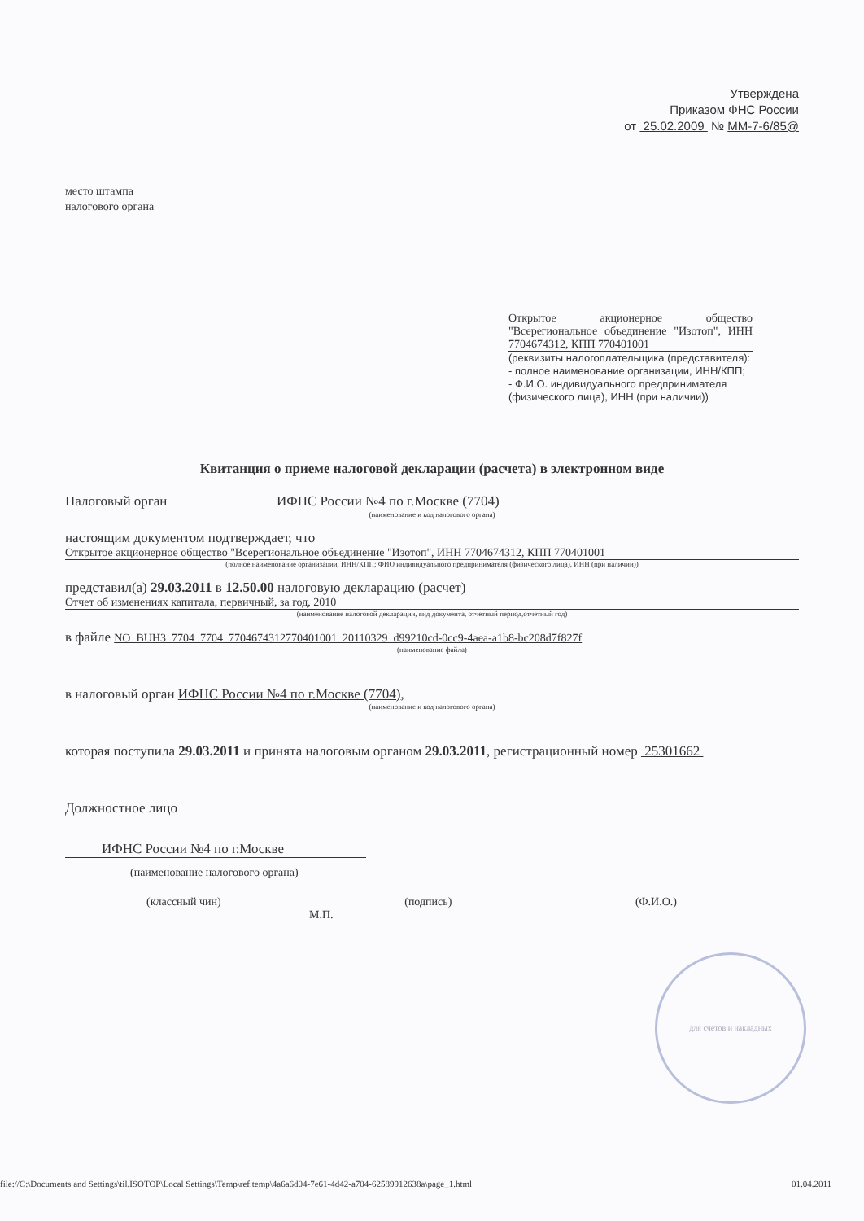Утверждена
Приказом ФНС России
от 25.02.2009 № ММ-7-6/85@
место штампа
налогового органа
Открытое акционерное общество "Всерегиональное объединение "Изотоп", ИНН 7704674312, КПП 770401001
(реквизиты налогоплательщика (представителя):
- полное наименование организации, ИНН/КПП;
- Ф.И.О. индивидуального предпринимателя (физического лица), ИНН (при наличии))
Квитанция о приеме налоговой декларации (расчета) в электронном виде
Налоговый орган ИФНС России №4 по г.Москве (7704)
(наименование и код налогового органа)
настоящим документом подтверждает, что
Открытое акционерное общество "Всерегиональное объединение "Изотоп", ИНН 7704674312, КПП 770401001
(полное наименование организации, ИНН/КПП; ФИО индивидуального предпринимателя (физического лица), ИНН (при наличии))
представил(а) 29.03.2011 в 12.50.00 налоговую декларацию (расчет)
Отчет об изменениях капитала, первичный, за год, 2010
(наименование налоговой декларации, вид документа, отчетный период,отчетный год)
в файле NO_BUH3_7704_7704_7704674312770401001_20110329_d99210cd-0cc9-4aea-a1b8-bc208d7f827f
(наименование файла)
в налоговый орган ИФНС России №4 по г.Москве (7704),
(наименование и код налогового органа)
которая поступила 29.03.2011 и принята налоговым органом 29.03.2011, регистрационный номер 25301662
Должностное лицо
ИФНС России №4 по г.Москве
(наименование налогового органа)
(классный чин) (подпись) (Ф.И.О.)
М.П.
для счетов и накладных
file://C:\Documents and Settings\til.ISOTOP\Local Settings\Temp\ref.temp\4a6a6d04-7e61-4d42-a704-62589912638a\page_1.html 01.04.2011